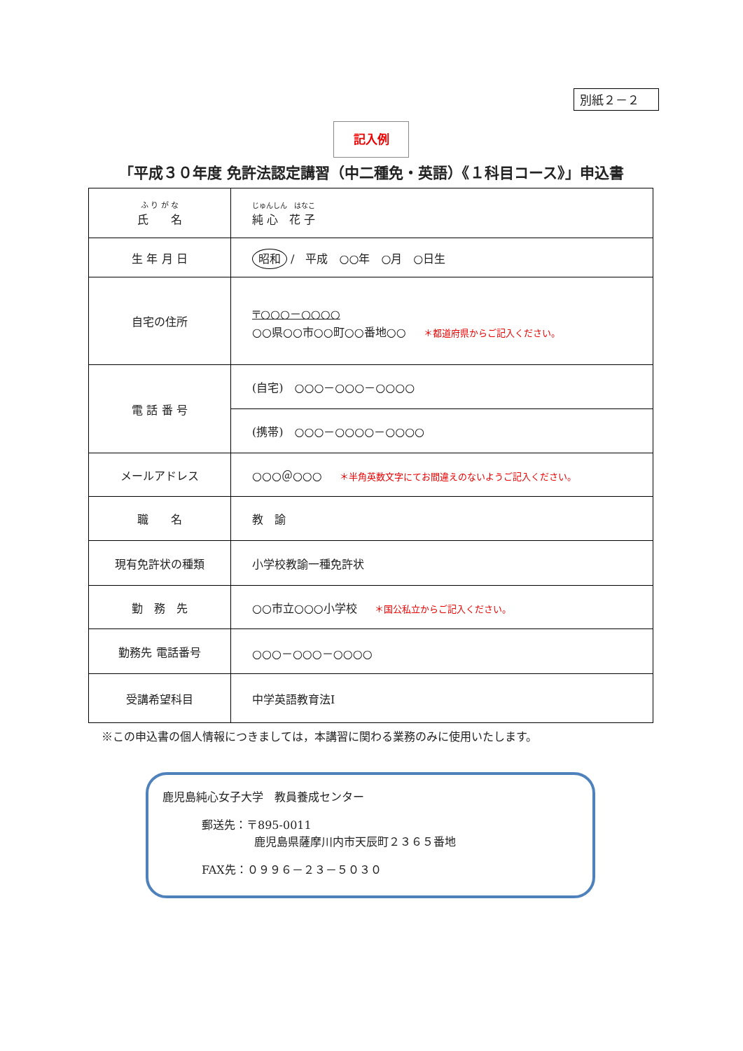別紙２－２
記入例
「平成３０年度 免許法認定講習（中二種免・英語）《１科目コース》」申込書
| ふ り が な 氏 名 | じゅんしん はなこ 純 心 花 子 |
| 生 年 月 日 | 昭和 / 平成 ○○年 ○月 ○日生 |
| 自宅の住所 | 〒○○○－○○○○ ○○県○○市○○町○○番地○○ ＊都道府県からご記入ください。 |
| 電 話 番 号 | (自宅) ○○○－○○○－○○○○ |
| | (携帯) ○○○－○○○○－○○○○ |
| メールアドレス | ○○○＠○○○ ＊半角英数文字にてお間違えのないようご記入ください。 |
| 職 名 | 教 諭 |
| 現有免許状の種類 | 小学校教諭一種免許状 |
| 勤 務 先 | ○○市立○○○小学校 ＊国公私立からご記入ください。 |
| 勤務先 電話番号 | ○○○－○○○－○○○○ |
| 受講希望科目 | 中学英語教育法Ⅰ |
※この申込書の個人情報につきましては，本講習に関わる業務のみに使用いたします。
鹿児島純心女子大学　教員養成センター
郵送先：〒895-0011
鹿児島県薩摩川内市天辰町２３６５番地
FAX先：０９９６－２３－５０３０